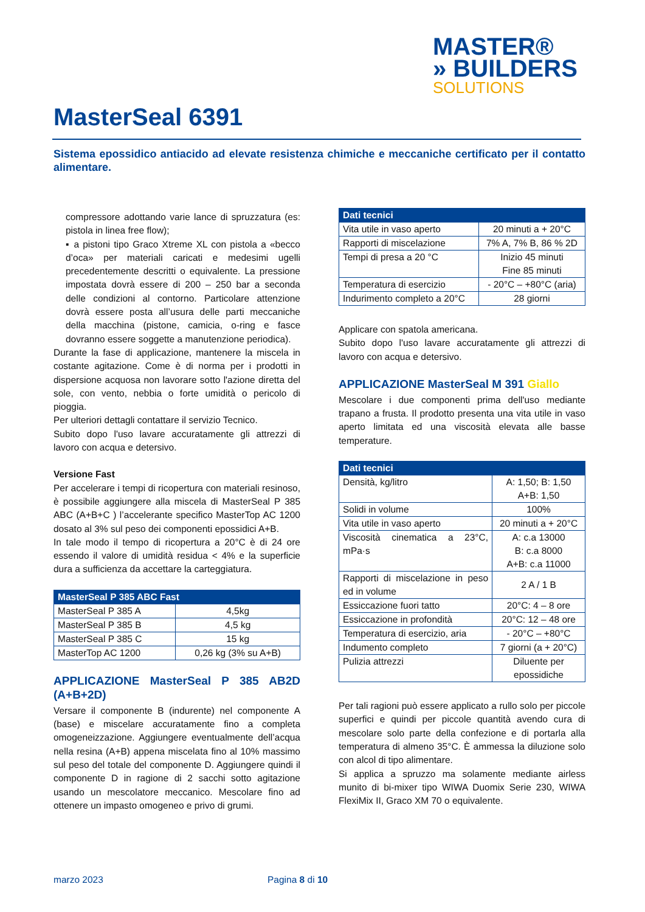MASTER®
» BUILDERS
SOLUTIONS
MasterSeal 6391
Sistema epossidico antiacido ad elevate resistenza chimiche e meccaniche certificato per il contatto alimentare.
compressore adottando varie lance di spruzzatura (es: pistola in linea free flow);
▪ a pistoni tipo Graco Xtreme XL con pistola a «becco d’oca» per materiali caricati e medesimi ugelli precedentemente descritti o equivalente. La pressione impostata dovrà essere di 200 – 250 bar a seconda delle condizioni al contorno. Particolare attenzione dovrà essere posta all’usura delle parti meccaniche della macchina (pistone, camicia, o-ring e fasce dovranno essere soggette a manutenzione periodica).
Durante la fase di applicazione, mantenere la miscela in costante agitazione. Come è di norma per i prodotti in dispersione acquosa non lavorare sotto l'azione diretta del sole, con vento, nebbia o forte umidità o pericolo di pioggia.
Per ulteriori dettagli contattare il servizio Tecnico.
Subito dopo l'uso lavare accuratamente gli attrezzi di lavoro con acqua e detersivo.
Versione Fast
Per accelerare i tempi di ricopertura con materiali resinoso, è possibile aggiungere alla miscela di MasterSeal P 385 ABC (A+B+C ) l’accelerante specifico MasterTop AC 1200 dosato al 3% sul peso dei componenti epossidici A+B.
In tale modo il tempo di ricopertura a 20°C è di 24 ore essendo il valore di umidità residua < 4% e la superficie dura a sufficienza da accettare la carteggiatura.
| MasterSeal P 385 ABC Fast | |
| --- | --- |
| MasterSeal P 385 A | 4,5kg |
| MasterSeal P 385 B | 4,5 kg |
| MasterSeal P 385 C | 15 kg |
| MasterTop AC 1200 | 0,26 kg (3% su A+B) |
APPLICAZIONE MasterSeal P 385 AB2D (A+B+2D)
Versare il componente B (indurente) nel componente A (base) e miscelare accuratamente fino a completa omogeneizzazione. Aggiungere eventualmente dell’acqua nella resina (A+B) appena miscelata fino al 10% massimo sul peso del totale del componente D. Aggiungere quindi il componente D in ragione di 2 sacchi sotto agitazione usando un mescolatore meccanico. Mescolare fino ad ottenere un impasto omogeneo e privo di grumi.
| Dati tecnici | |
| --- | --- |
| Vita utile in vaso aperto | 20 minuti a + 20°C |
| Rapporti di miscelazione | 7% A, 7% B, 86 % 2D |
| Tempi di presa a 20 °C | Inizio 45 minuti Fine 85 minuti |
| Temperatura di esercizio | - 20°C – +80°C (aria) |
| Indurimento completo a 20°C | 28 giorni |
Applicare con spatola americana.
Subito dopo l'uso lavare accuratamente gli attrezzi di lavoro con acqua e detersivo.
APPLICAZIONE MasterSeal M 391 Giallo
Mescolare i due componenti prima dell'uso mediante trapano a frusta. Il prodotto presenta una vita utile in vaso aperto limitata ed una viscosità elevata alle basse temperature.
| Dati tecnici | |
| --- | --- |
| Densità, kg/litro | A: 1,50; B: 1,50 A+B: 1,50 |
| Solidi in volume | 100% |
| Vita utile in vaso aperto | 20 minuti a + 20°C |
| Viscosità cinematica a 23°C, mPa·s | A: c.a 13000 B: c.a 8000 A+B: c.a 11000 |
| Rapporti di miscelazione in peso ed in volume | 2 A / 1 B |
| Essiccazione fuori tatto | 20°C: 4 – 8 ore |
| Essiccazione in profondità | 20°C: 12 – 48 ore |
| Temperatura di esercizio, aria | - 20°C – +80°C |
| Indumento completo | 7 giorni (a + 20°C) |
| Pulizia attrezzi | Diluente per epossidiche |
Per tali ragioni può essere applicato a rullo solo per piccole superfici e quindi per piccole quantità avendo cura di mescolare solo parte della confezione e di portarla alla temperatura di almeno 35°C. È ammessa la diluzione solo con alcol di tipo alimentare.
Si applica a spruzzo ma solamente mediante airless munito di bi-mixer tipo WIWA Duomix Serie 230, WIWA FlexiMix II, Graco XM 70 o equivalente.
marzo 2023 Pagina 8 di 10